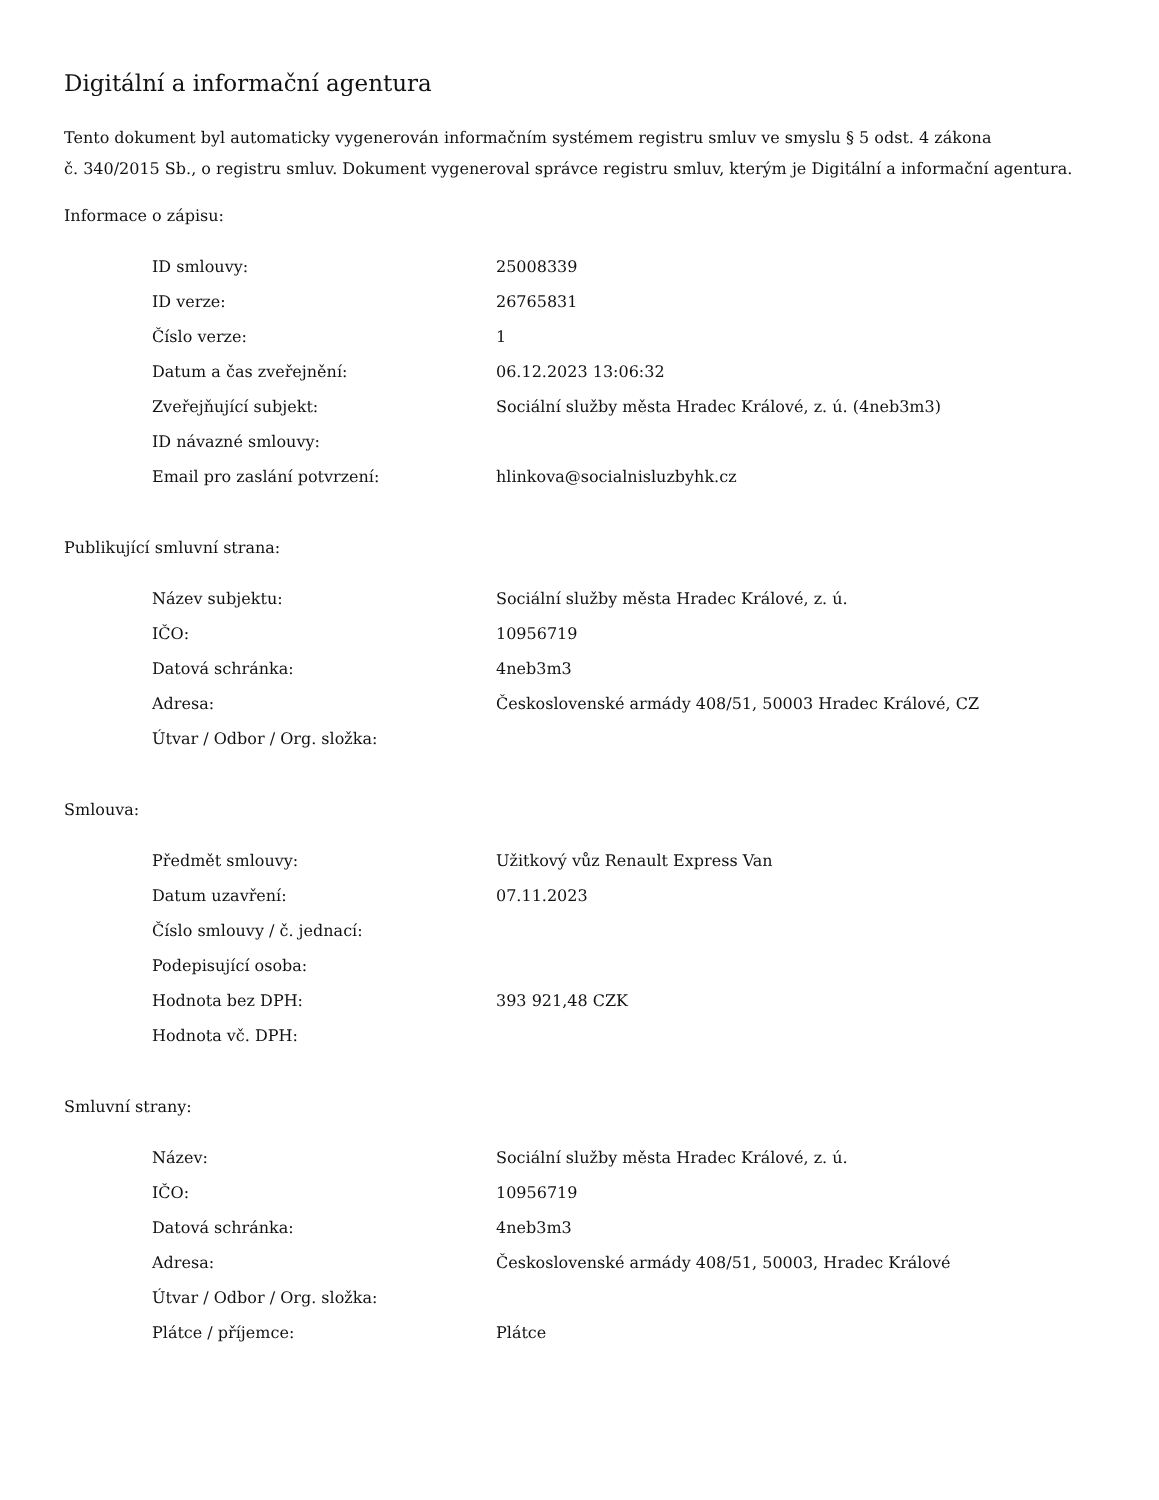Digitální a informační agentura
Tento dokument byl automaticky vygenerován informačním systémem registru smluv ve smyslu § 5 odst. 4 zákona
č. 340/2015 Sb., o registru smluv. Dokument vygeneroval správce registru smluv, kterým je Digitální a informační agentura.
Informace o zápisu:
| ID smlouvy: | 25008339 |
| ID verze: | 26765831 |
| Číslo verze: | 1 |
| Datum a čas zveřejnění: | 06.12.2023 13:06:32 |
| Zveřejňující subjekt: | Sociální služby města Hradec Králové, z. ú. (4neb3m3) |
| ID návazné smlouvy: | |
| Email pro zaslání potvrzení: | hlinkova@socialnisluzbyhk.cz |
Publikující smluvní strana:
| Název subjektu: | Sociální služby města Hradec Králové, z. ú. |
| IČO: | 10956719 |
| Datová schránka: | 4neb3m3 |
| Adresa: | Československé armády 408/51, 50003 Hradec Králové, CZ |
| Útvar / Odbor / Org. složka: | |
Smlouva:
| Předmět smlouvy: | Užitkový vůz Renault Express Van |
| Datum uzavření: | 07.11.2023 |
| Číslo smlouvy / č. jednací: | |
| Podepisující osoba: | |
| Hodnota bez DPH: | 393 921,48 CZK |
| Hodnota vč. DPH: | |
Smluvní strany:
| Název: | Sociální služby města Hradec Králové, z. ú. |
| IČO: | 10956719 |
| Datová schránka: | 4neb3m3 |
| Adresa: | Československé armády 408/51, 50003, Hradec Králové |
| Útvar / Odbor / Org. složka: | |
| Plátce / příjemce: | Plátce |